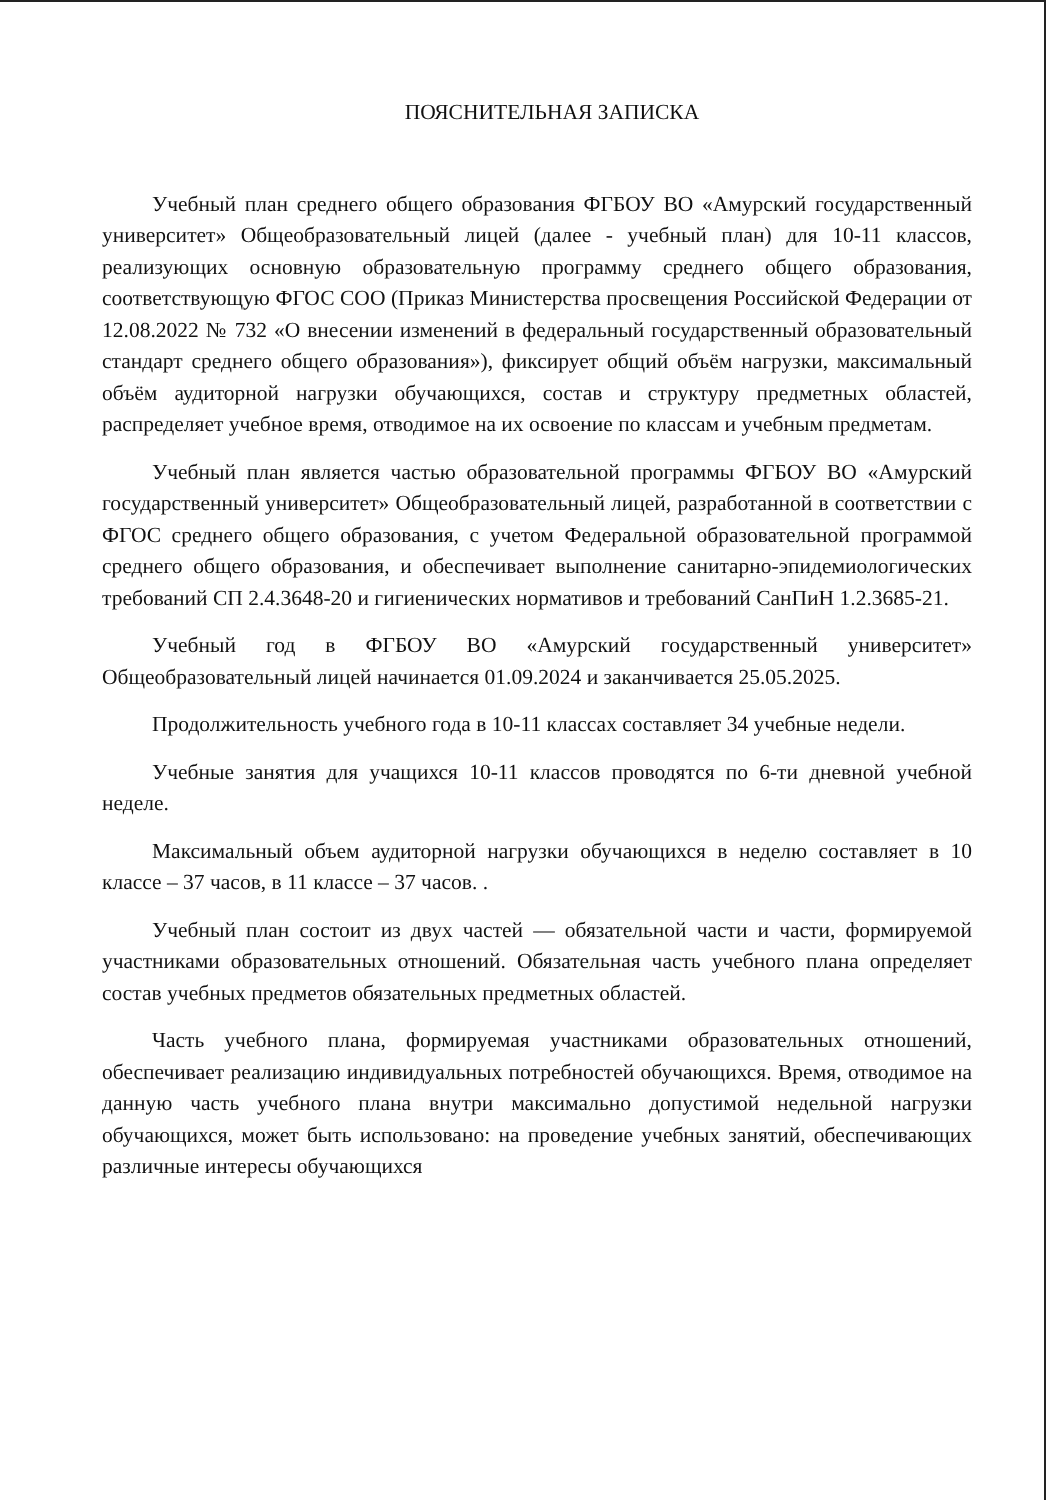ПОЯСНИТЕЛЬНАЯ ЗАПИСКА
Учебный план среднего общего образования ФГБОУ ВО «Амурский государственный университет» Общеобразовательный лицей (далее - учебный план) для 10-11 классов, реализующих основную образовательную программу среднего общего образования, соответствующую ФГОС СОО (Приказ Министерства просвещения Российской Федерации от 12.08.2022 № 732 «О внесении изменений в федеральный государственный образовательный стандарт среднего общего образования»), фиксирует общий объём нагрузки, максимальный объём аудиторной нагрузки обучающихся, состав и структуру предметных областей, распределяет учебное время, отводимое на их освоение по классам и учебным предметам.
Учебный план является частью образовательной программы ФГБОУ ВО «Амурский государственный университет» Общеобразовательный лицей, разработанной в соответствии с ФГОС среднего общего образования, с учетом Федеральной образовательной программой среднего общего образования, и обеспечивает выполнение санитарно-эпидемиологических требований СП 2.4.3648-20 и гигиенических нормативов и требований СанПиН 1.2.3685-21.
Учебный год в ФГБОУ ВО «Амурский государственный университет» Общеобразовательный лицей начинается 01.09.2024 и заканчивается 25.05.2025.
Продолжительность учебного года в 10-11 классах составляет 34 учебные недели.
Учебные занятия для учащихся 10-11 классов проводятся по 6-ти дневной учебной неделе.
Максимальный объем аудиторной нагрузки обучающихся в неделю составляет в 10 классе – 37 часов, в 11 классе – 37 часов. .
Учебный план состоит из двух частей — обязательной части и части, формируемой участниками образовательных отношений. Обязательная часть учебного плана определяет состав учебных предметов обязательных предметных областей.
Часть учебного плана, формируемая участниками образовательных отношений, обеспечивает реализацию индивидуальных потребностей обучающихся. Время, отводимое на данную часть учебного плана внутри максимально допустимой недельной нагрузки обучающихся, может быть использовано: на проведение учебных занятий, обеспечивающих различные интересы обучающихся